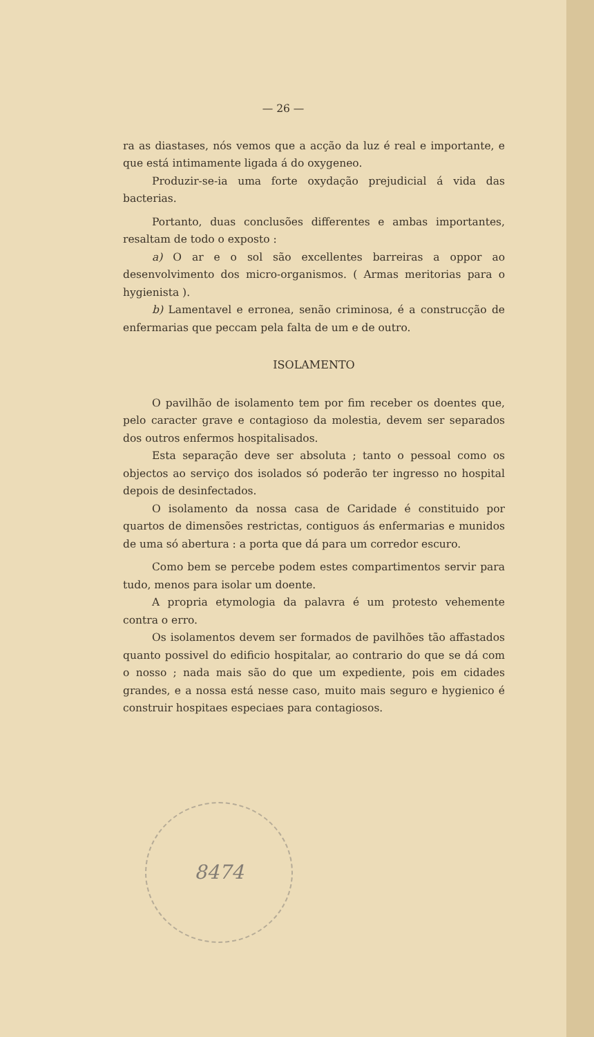— 26 —
ra as diastases, nós vemos que a acção da luz é real e importante, e que está intimamente ligada á do oxygeneo.
Produzir-se-ia uma forte oxydação prejudicial á vida das bacterias.
Portanto, duas conclusões differentes e ambas importantes, resaltam de todo o exposto :
a) O ar e o sol são excellentes barreiras a oppor ao desenvolvimento dos micro-organismos. ( Armas meritorias para o hygienista ).
b) Lamentavel e erronea, senão criminosa, é a construcção de enfermarias que peccam pela falta de um e de outro.
ISOLAMENTO
O pavilhão de isolamento tem por fim receber os doentes que, pelo caracter grave e contagioso da molestia, devem ser separados dos outros enfermos hospitalisados.
Esta separação deve ser absoluta ; tanto o pessoal como os objectos ao serviço dos isolados só poderão ter ingresso no hospital depois de desinfectados.
O isolamento da nossa casa de Caridade é constituido por quartos de dimensões restrictas, contiguos ás enfermarias e munidos de uma só abertura : a porta que dá para um corredor escuro.
Como bem se percebe podem estes compartimentos servir para tudo, menos para isolar um doente.
A propria etymologia da palavra é um protesto vehemente contra o erro.
Os isolamentos devem ser formados de pavilhões tão affastados quanto possivel do edificio hospitalar, ao contrario do que se dá com o nosso ; nada mais são do que um expediente, pois em cidades grandes, e a nossa está nesse caso, muito mais seguro e hygienico é construir hospitaes especiaes para contagiosos.
8474